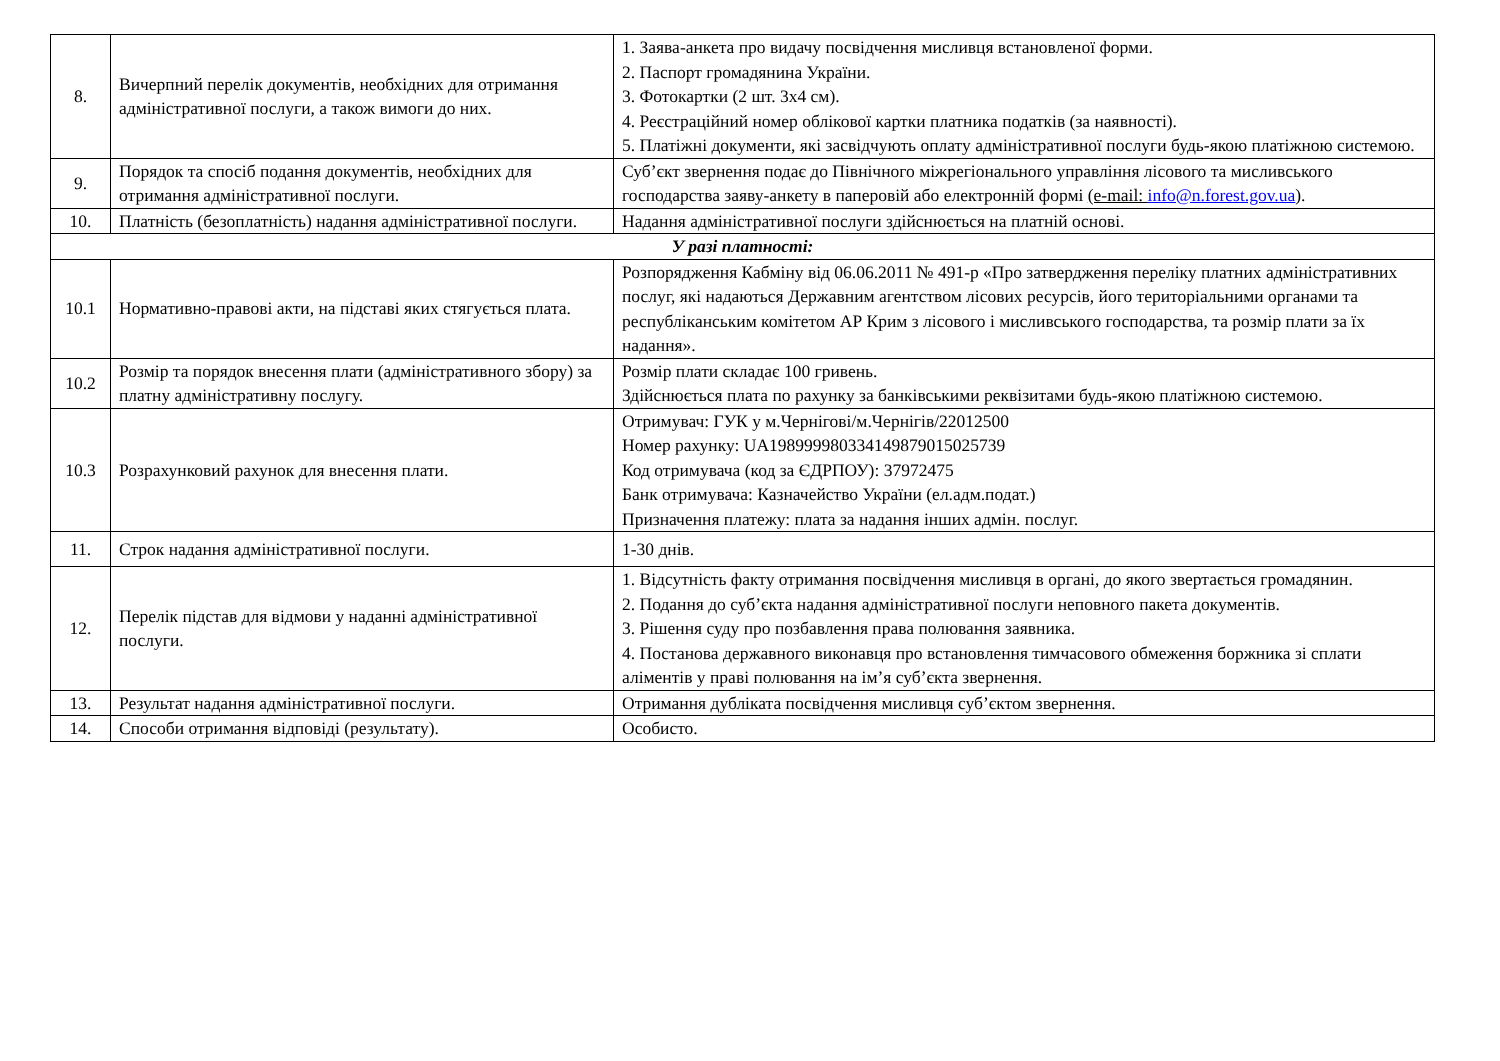| 8. | Вичерпний перелік документів, необхідних для отримання адміністративної послуги, а також вимоги до них. | 1. Заява-анкета про видачу посвідчення мисливця встановленої форми. 2. Паспорт громадянина України. 3. Фотокартки (2 шт. 3х4 см). 4. Реєстраційний номер облікової картки платника податків (за наявності). 5. Платіжні документи, які засвідчують оплату адміністративної послуги будь-якою платіжною системою. |
| 9. | Порядок та спосіб подання документів, необхідних для отримання адміністративної послуги. | Суб’єкт звернення подає до Північного міжрегіонального управління лісового та мисливського господарства заяву-анкету в паперовій або електронній формі (e-mail: info@n.forest.gov.ua ). |
| 10. | Платність (безоплатність) надання адміністративної послуги. | Надання адміністративної послуги здійснюється на платній основі. |
| У разі платності: | | |
| 10.1 | Нормативно-правові акти, на підставі яких стягується плата. | Розпорядження Кабміну від 06.06.2011 № 491-р «Про затвердження переліку платних адміністративних послуг, які надаються Державним агентством лісових ресурсів, його територіальними органами та республіканським комітетом АР Крим з лісового і мисливського господарства, та розмір плати за їх надання». |
| 10.2 | Розмір та порядок внесення плати (адміністративного збору) за платну адміністративну послугу. | Розмір плати складає 100 гривень. Здійснюється плата по рахунку за банківськими реквізитами будь-якою платіжною системою. |
| 10.3 | Розрахунковий рахунок для внесення плати. | Отримувач: ГУК у м.Чернігові/м.Чернігів/22012500 Номер рахунку: UA198999980334149879015025739 Код отримувача (код за ЄДРПОУ): 37972475 Банк отримувача: Казначейство України (ел.адм.подат.) Призначення платежу: плата за надання інших адмін. послуг. |
| 11. | Строк надання адміністративної послуги. | 1-30 днів. |
| 12. | Перелік підстав для відмови у наданні адміністративної послуги. | 1. Відсутність факту отримання посвідчення мисливця в органі, до якого звертається громадянин. 2. Подання до суб’єкта надання адміністративної послуги неповного пакета документів. 3. Рішення суду про позбавлення права полювання заявника. 4. Постанова державного виконавця про встановлення тимчасового обмеження боржника зі сплати аліментів у праві полювання на ім’я суб’єкта звернення. |
| 13. | Результат надання адміністративної послуги. | Отримання дубліката посвідчення мисливця суб’єктом звернення. |
| 14. | Способи отримання відповіді (результату). | Особисто. |